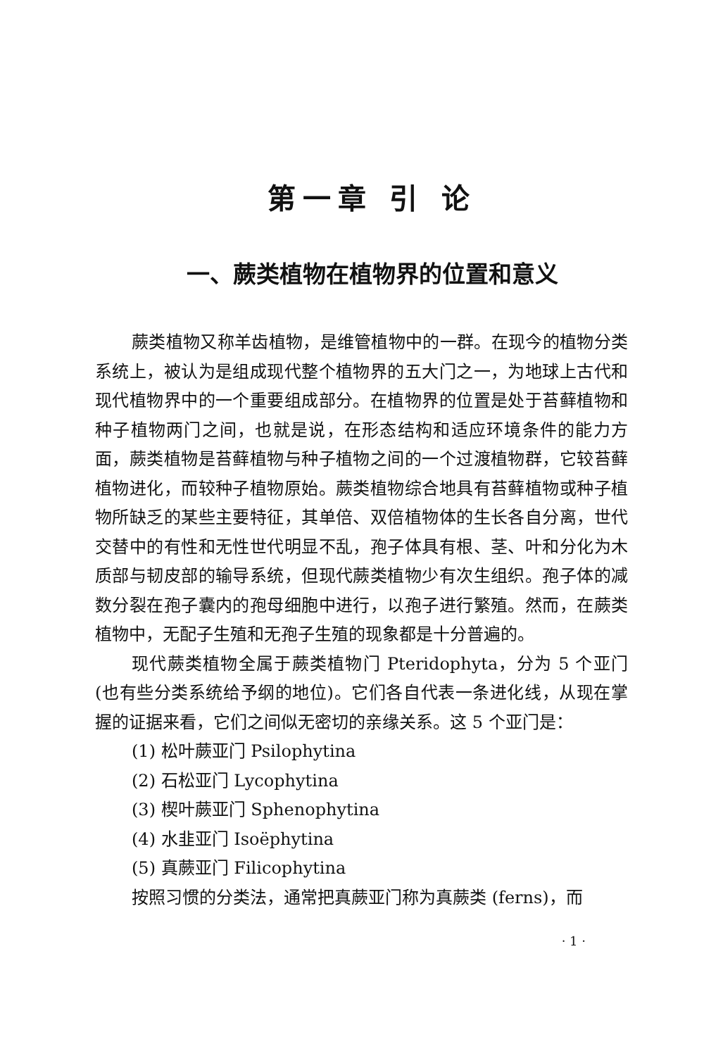第一章 引 论
一、蕨类植物在植物界的位置和意义
蕨类植物又称羊齿植物，是维管植物中的一群。在现今的植物分类系统上，被认为是组成现代整个植物界的五大门之一，为地球上古代和现代植物界中的一个重要组成部分。在植物界的位置是处于苔藓植物和种子植物两门之间，也就是说，在形态结构和适应环境条件的能力方面，蕨类植物是苔藓植物与种子植物之间的一个过渡植物群，它较苔藓植物进化，而较种子植物原始。蕨类植物综合地具有苔藓植物或种子植物所缺乏的某些主要特征，其单倍、双倍植物体的生长各自分离，世代交替中的有性和无性世代明显不乱，孢子体具有根、茎、叶和分化为木质部与韧皮部的输导系统，但现代蕨类植物少有次生组织。孢子体的减数分裂在孢子囊内的孢母细胞中进行，以孢子进行繁殖。然而，在蕨类植物中，无配子生殖和无孢子生殖的现象都是十分普遍的。
现代蕨类植物全属于蕨类植物门 Pteridophyta，分为 5 个亚门(也有些分类系统给予纲的地位)。它们各自代表一条进化线，从现在掌握的证据来看，它们之间似无密切的亲缘关系。这 5 个亚门是：
(1) 松叶蕨亚门 Psilophytina
(2) 石松亚门 Lycophytina
(3) 楔叶蕨亚门 Sphenophytina
(4) 水韭亚门 Isoëphytina
(5) 真蕨亚门 Filicophytina
按照习惯的分类法，通常把真蕨亚门称为真蕨类 (ferns)，而
· 1 ·